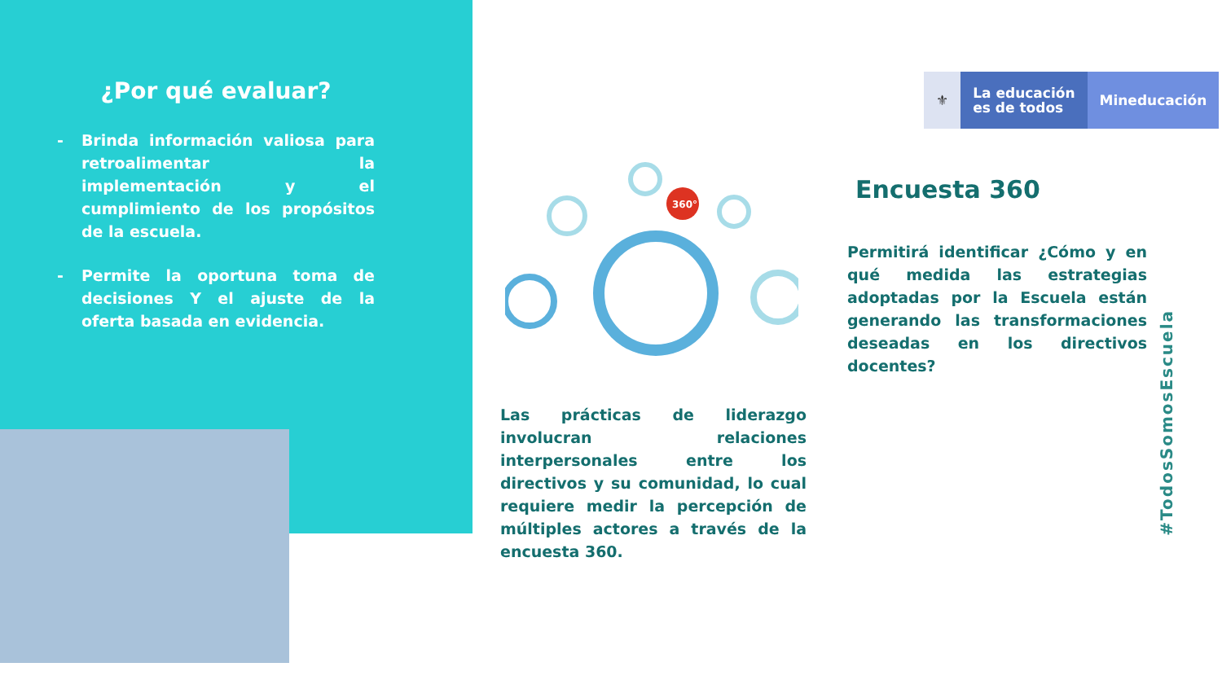¿Por qué evaluar?
- Brinda información valiosa para retroalimentar la implementación y el cumplimiento de los propósitos de la escuela.
- Permite la oportuna toma de decisiones Y el ajuste de la oferta basada en evidencia.
360°
Las prácticas de liderazgo involucran relaciones interpersonales entre los directivos y su comunidad, lo cual requiere medir la percepción de múltiples actores a través de la encuesta 360.
⚜
La educación
es de todos
Mineducación
Encuesta 360
Permitirá identificar ¿Cómo y en qué medida las estrategias adoptadas por la Escuela están generando las transformaciones deseadas en los directivos docentes?
#TodosSomosEscuela